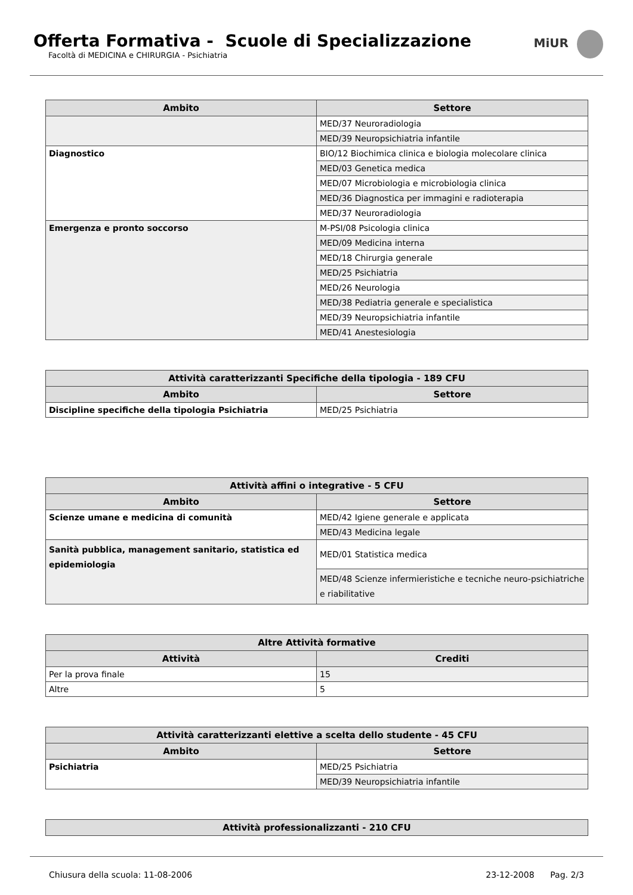Offerta Formativa - Scuole di Specializzazione
Facoltà di MEDICINA e CHIRURGIA - Psichiatria
MiUR
| Ambito | Settore |
| --- | --- |
| | MED/37 Neuroradiologia |
| | MED/39 Neuropsichiatria infantile |
| Diagnostico | BIO/12 Biochimica clinica e biologia molecolare clinica |
| | MED/03 Genetica medica |
| | MED/07 Microbiologia e microbiologia clinica |
| | MED/36 Diagnostica per immagini e radioterapia |
| | MED/37 Neuroradiologia |
| Emergenza e pronto soccorso | M-PSI/08 Psicologia clinica |
| | MED/09 Medicina interna |
| | MED/18 Chirurgia generale |
| | MED/25 Psichiatria |
| | MED/26 Neurologia |
| | MED/38 Pediatria generale e specialistica |
| | MED/39 Neuropsichiatria infantile |
| | MED/41 Anestesiologia |
| Attività caratterizzanti Specifiche della tipologia - 189 CFU | |
| --- | --- |
| Ambito | Settore |
| Discipline specifiche della tipologia Psichiatria | MED/25 Psichiatria |
| Attività affini o integrative - 5 CFU | |
| --- | --- |
| Ambito | Settore |
| Scienze umane e medicina di comunità | MED/42 Igiene generale e applicata |
| | MED/43 Medicina legale |
| Sanità pubblica, management sanitario, statistica ed epidemiologia | MED/01 Statistica medica |
| | MED/48 Scienze infermieristiche e tecniche neuro-psichiatriche e riabilitative |
| Altre Attività formative | |
| --- | --- |
| Attività | Crediti |
| Per la prova finale | 15 |
| Altre | 5 |
| Attività caratterizzanti elettive a scelta dello studente - 45 CFU | |
| --- | --- |
| Ambito | Settore |
| Psichiatria | MED/25 Psichiatria |
| | MED/39 Neuropsichiatria infantile |
| Attività professionalizzanti - 210 CFU |
| --- |
Chiusura della scuola: 11-08-2006 23-12-2008 Pag. 2/3